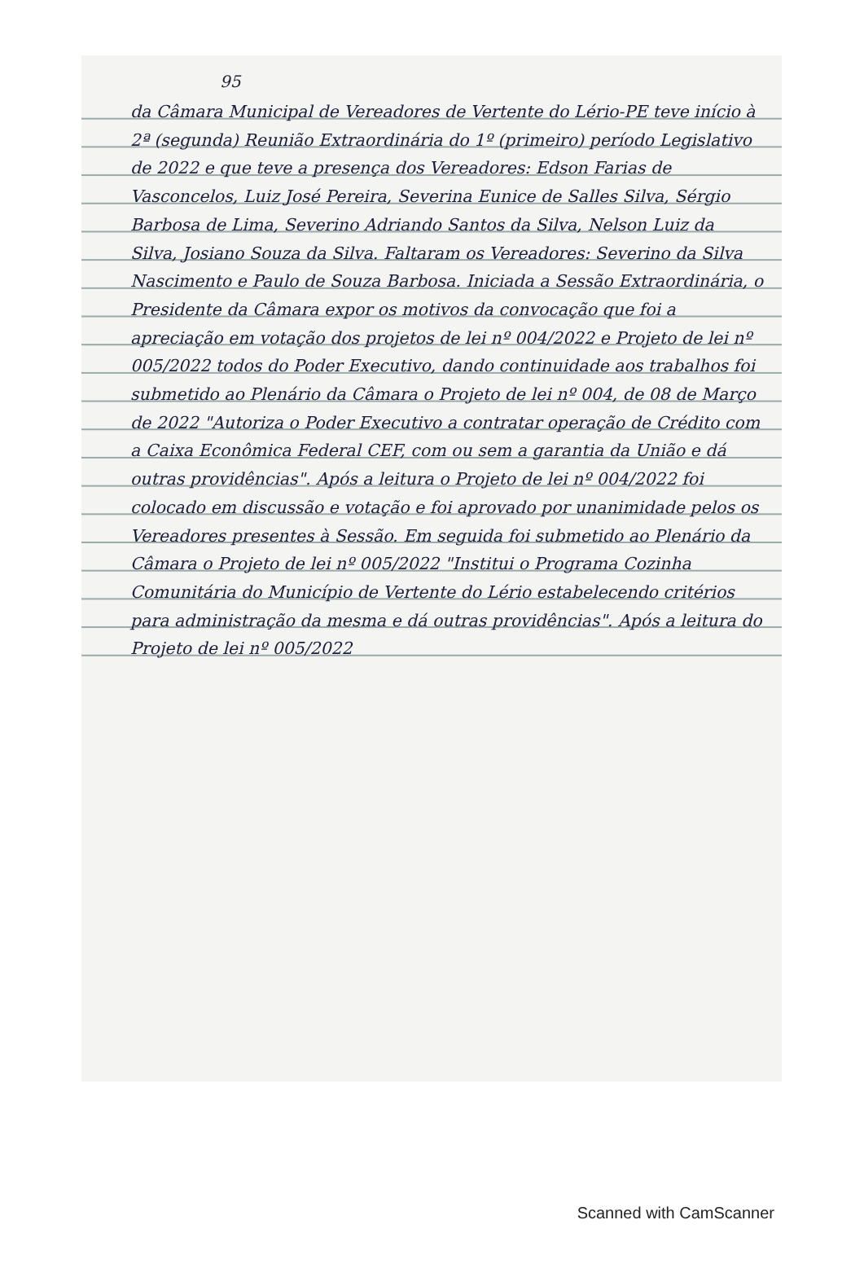95
da Câmara Municipal de Vereadores de Vertente do Lério-PE teve início à 2ª (segunda) Reunião Extraordinária do 1º (primeiro) período Legislativo de 2022 e que teve a presença dos Vereadores: Edson Farias de Vasconcelos, Luiz José Pereira, Severina Eunice de Salles Silva, Sérgio Barbosa de Lima, Severino Adriando Santos da Silva, Nelson Luiz da Silva, Josiano Souza da Silva. Faltaram os Vereadores: Severino da Silva Nascimento e Paulo de Souza Barbosa. Iniciada a Sessão Extraordinária, o Presidente da Câmara expor os motivos da convocação que foi a apreciação em votação dos projetos de lei nº 004/2022 e Projeto de lei nº 005/2022 todos do Poder Executivo, dando continuidade aos trabalhos foi submetido ao Plenário da Câmara o Projeto de lei nº 004, de 08 de Março de 2022 "Autoriza o Poder Executivo a contratar operação de Crédito com a Caixa Econômica Federal CEF, com ou sem a garantia da União e dá outras providências". Após a leitura o Projeto de lei nº 004/2022 foi colocado em discussão e votação e foi aprovado por unanimidade pelos os Vereadores presentes à Sessão. Em seguida foi submetido ao Plenário da Câmara o Projeto de lei nº 005/2022 "Institui o Programa Cozinha Comunitária do Município de Vertente do Lério estabelecendo critérios para administração da mesma e dá outras providências". Após a leitura do Projeto de lei nº 005/2022
Scanned with CamScanner